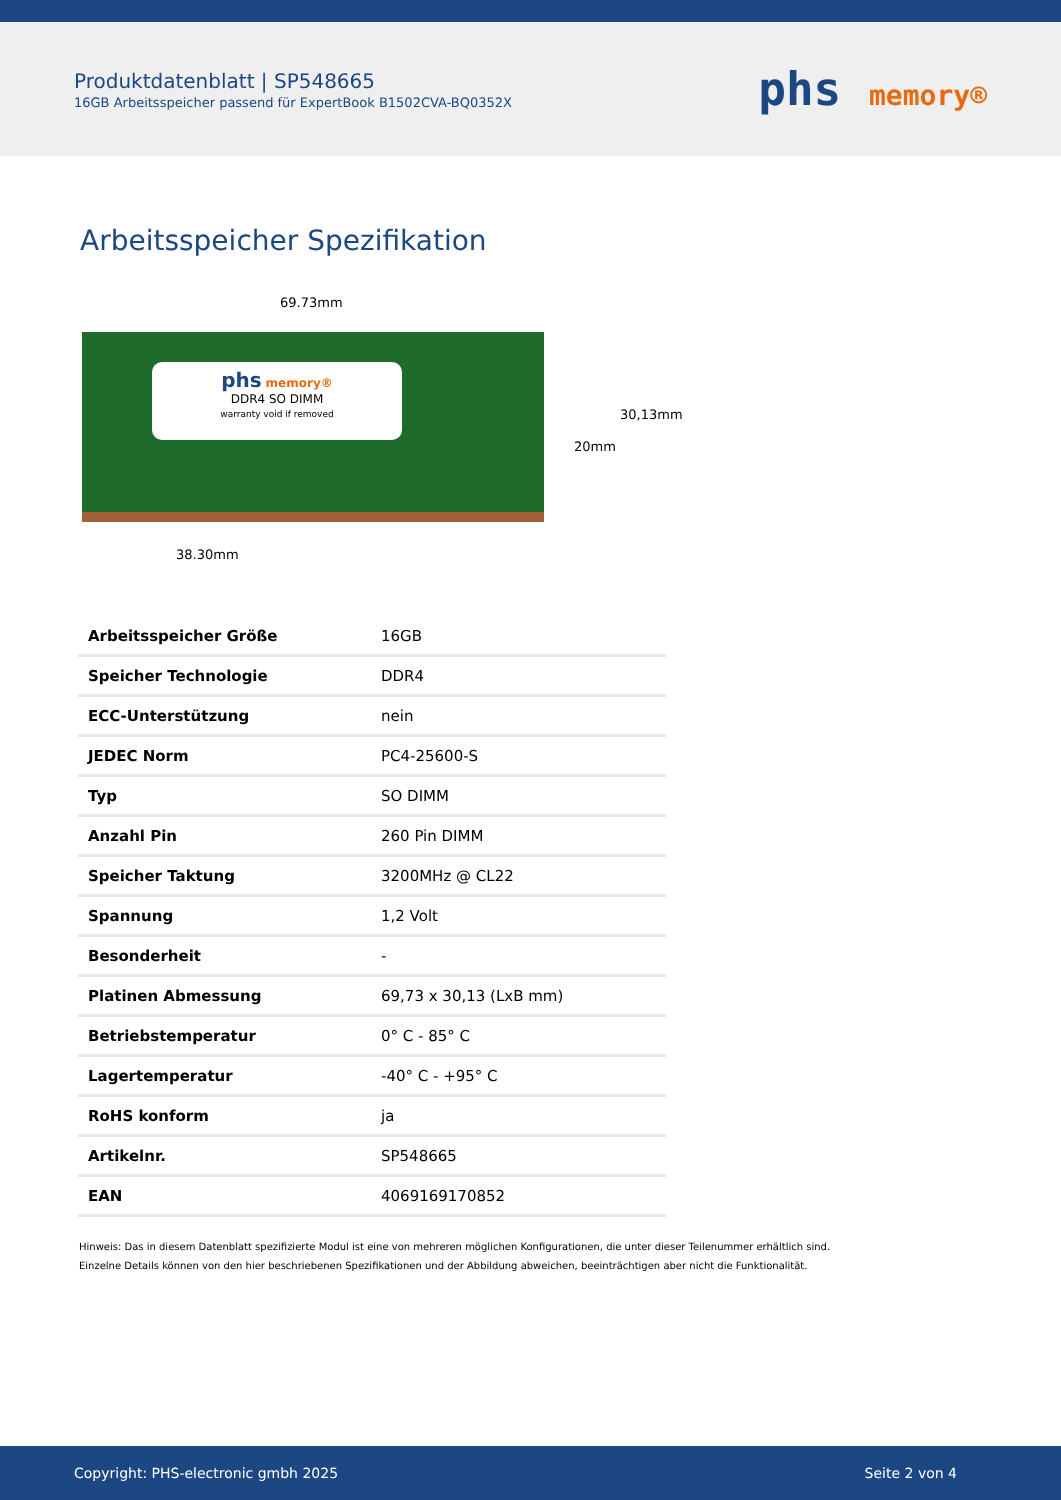Produktdatenblatt | SP548665
16GB Arbeitsspeicher passend für ExpertBook B1502CVA-BQ0352X
phs memory®
Arbeitsspeicher Spezifikation
69.73mm
phs memory®
DDR4 SO DIMM
warranty void if removed
30,13mm
20mm
38.30mm
| Arbeitsspeicher Größe | 16GB |
| Speicher Technologie | DDR4 |
| ECC-Unterstützung | nein |
| JEDEC Norm | PC4-25600-S |
| Typ | SO DIMM |
| Anzahl Pin | 260 Pin DIMM |
| Speicher Taktung | 3200MHz @ CL22 |
| Spannung | 1,2 Volt |
| Besonderheit | - |
| Platinen Abmessung | 69,73 x 30,13 (LxB mm) |
| Betriebstemperatur | 0° C - 85° C |
| Lagertemperatur | -40° C - +95° C |
| RoHS konform | ja |
| Artikelnr. | SP548665 |
| EAN | 4069169170852 |
Hinweis: Das in diesem Datenblatt spezifizierte Modul ist eine von mehreren möglichen Konfigurationen, die unter dieser Teilenummer erhältlich sind.
Einzelne Details können von den hier beschriebenen Spezifikationen und der Abbildung abweichen, beeinträchtigen aber nicht die Funktionalität.
Copyright: PHS-electronic gmbh 2025 Seite 2 von 4